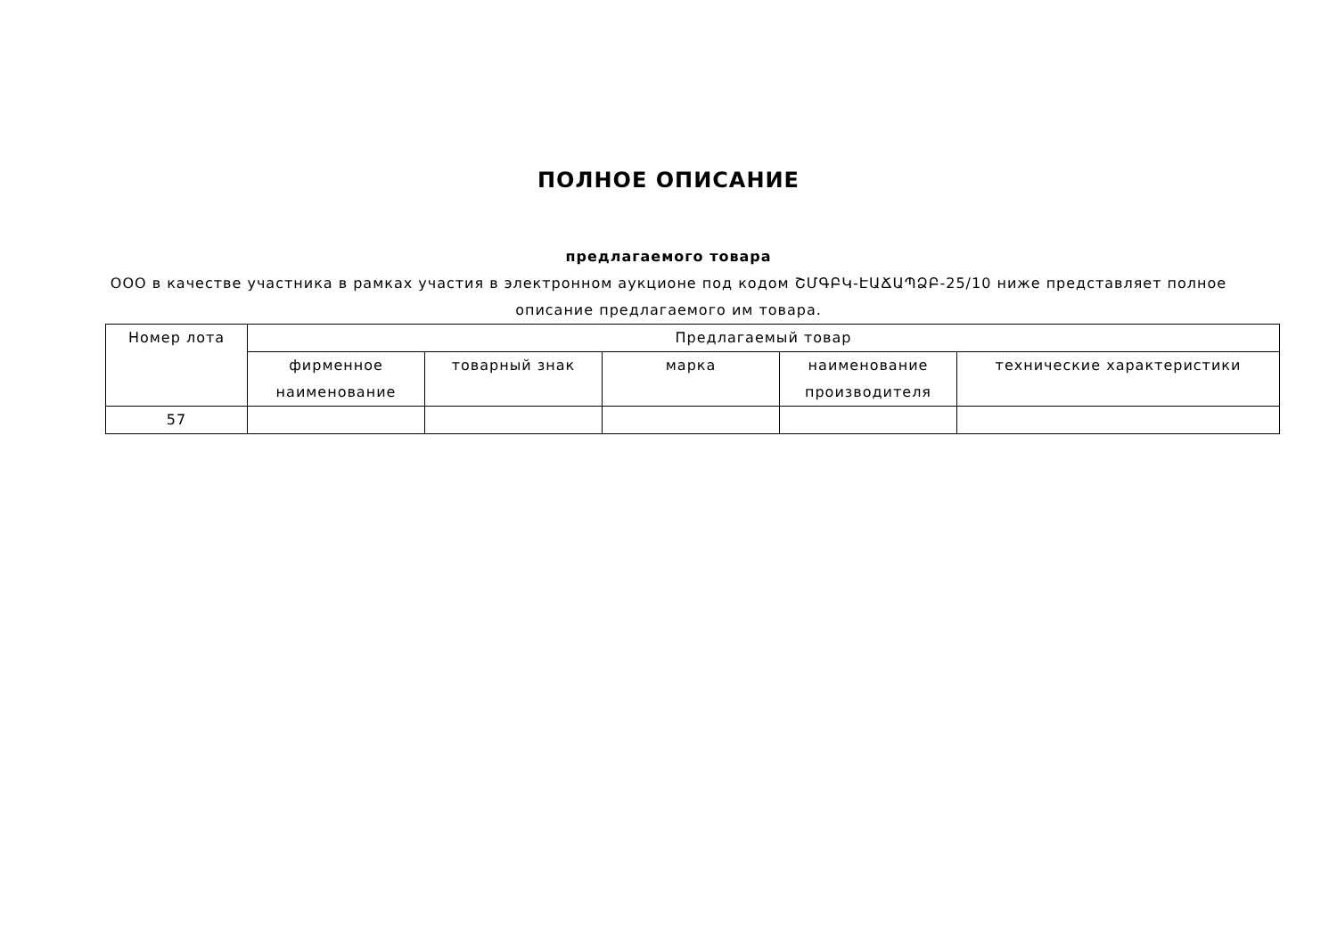ПОЛНОЕ ОПИСАНИЕ
предлагаемого товара
ООО в качестве участника в рамках участия в электронном аукционе под кодом ՇՄԳԲԿ-ԷԱՃԱՊՁԲ-25/10 ниже представляет полное описание предлагаемого им товара.
| Номер лота | Предлагаемый товар | | | | |
| --- | --- | --- | --- | --- | --- |
| | фирменное наименование | товарный знак | марка | наименование производителя | технические характеристики |
| 57 | | | | | |